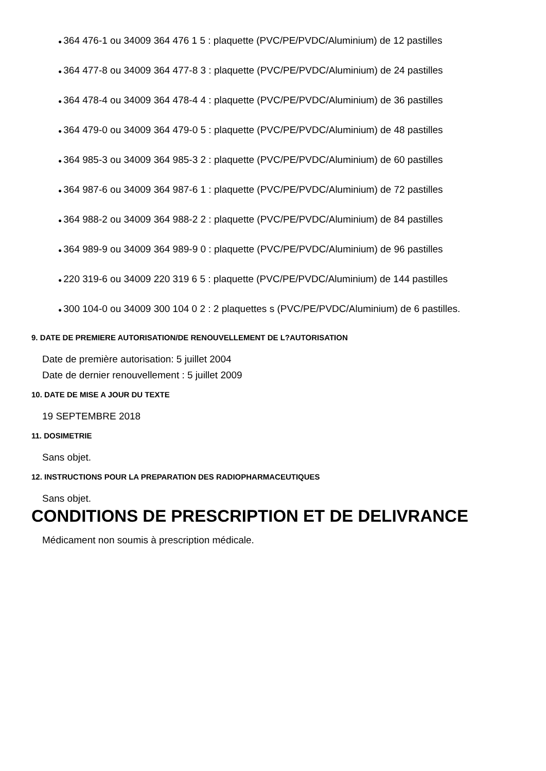● 364 476-1 ou 34009 364 476 1 5 : plaquette (PVC/PE/PVDC/Aluminium) de 12 pastilles
● 364 477-8 ou 34009 364 477-8 3 : plaquette (PVC/PE/PVDC/Aluminium) de 24 pastilles
● 364 478-4 ou 34009 364 478-4 4 : plaquette (PVC/PE/PVDC/Aluminium) de 36 pastilles
● 364 479-0 ou 34009 364 479-0 5 : plaquette (PVC/PE/PVDC/Aluminium) de 48 pastilles
● 364 985-3 ou 34009 364 985-3 2 : plaquette (PVC/PE/PVDC/Aluminium) de 60 pastilles
● 364 987-6 ou 34009 364 987-6 1 : plaquette (PVC/PE/PVDC/Aluminium) de 72 pastilles
● 364 988-2 ou 34009 364 988-2 2 : plaquette (PVC/PE/PVDC/Aluminium) de 84 pastilles
● 364 989-9 ou 34009 364 989-9 0 : plaquette (PVC/PE/PVDC/Aluminium) de 96 pastilles
● 220 319-6 ou 34009 220 319 6 5 : plaquette (PVC/PE/PVDC/Aluminium) de 144 pastilles
● 300 104-0 ou 34009 300 104 0 2 : 2 plaquettes s (PVC/PE/PVDC/Aluminium) de 6 pastilles.
9. DATE DE PREMIERE AUTORISATION/DE RENOUVELLEMENT DE L?AUTORISATION
Date de première autorisation: 5 juillet 2004
Date de dernier renouvellement : 5 juillet 2009
10. DATE DE MISE A JOUR DU TEXTE
19 SEPTEMBRE 2018
11. DOSIMETRIE
Sans objet.
12. INSTRUCTIONS POUR LA PREPARATION DES RADIOPHARMACEUTIQUES
Sans objet.
CONDITIONS DE PRESCRIPTION ET DE DELIVRANCE
Médicament non soumis à prescription médicale.